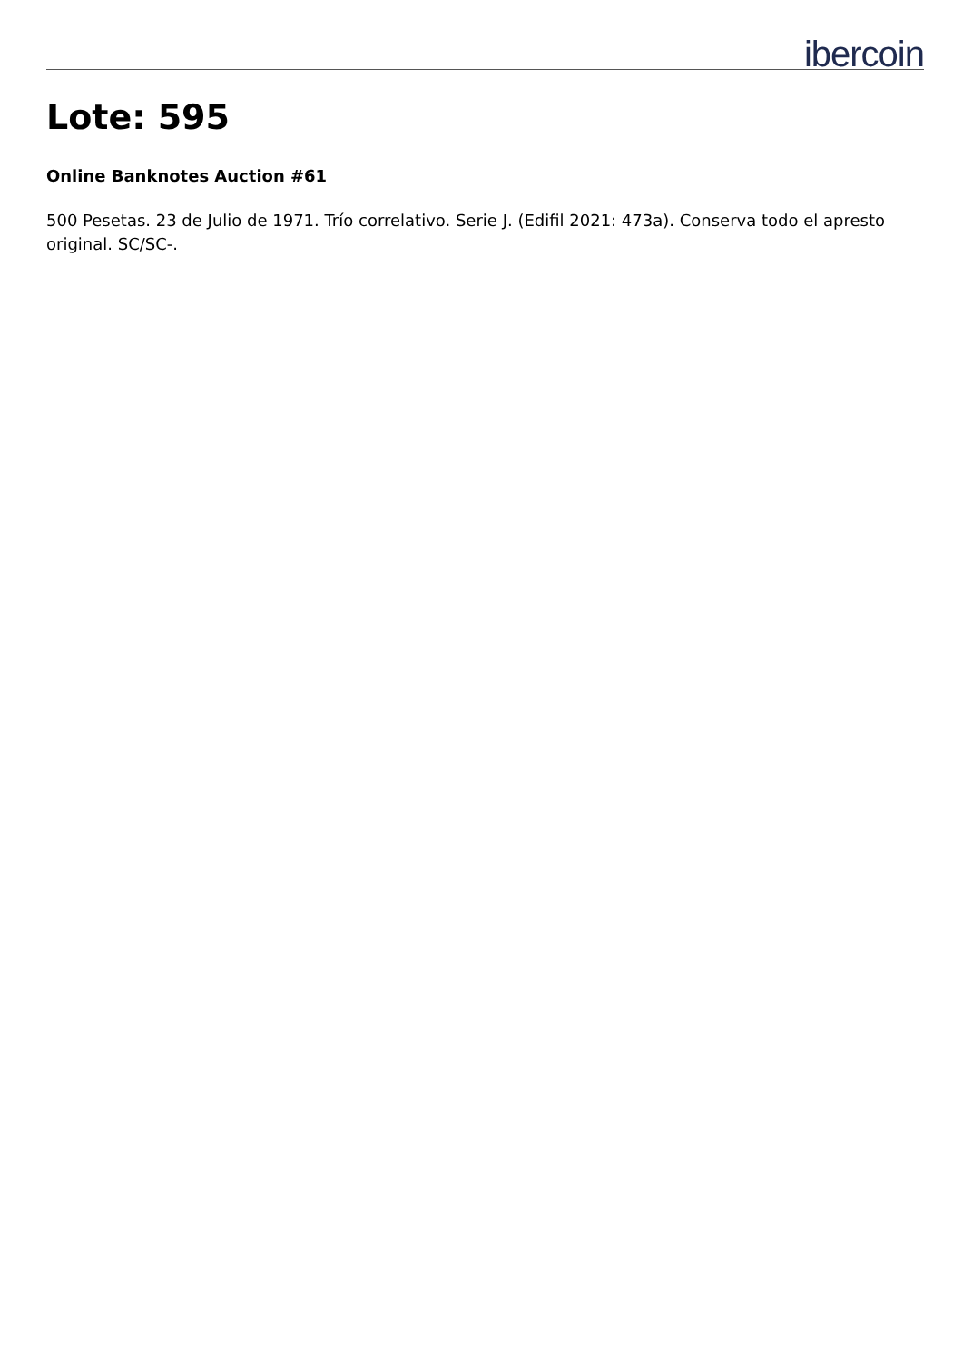ibercoin
Lote: 595
Online Banknotes Auction #61
500 Pesetas. 23 de Julio de 1971. Trío correlativo. Serie J. (Edifil 2021: 473a). Conserva todo el apresto original. SC/SC-.